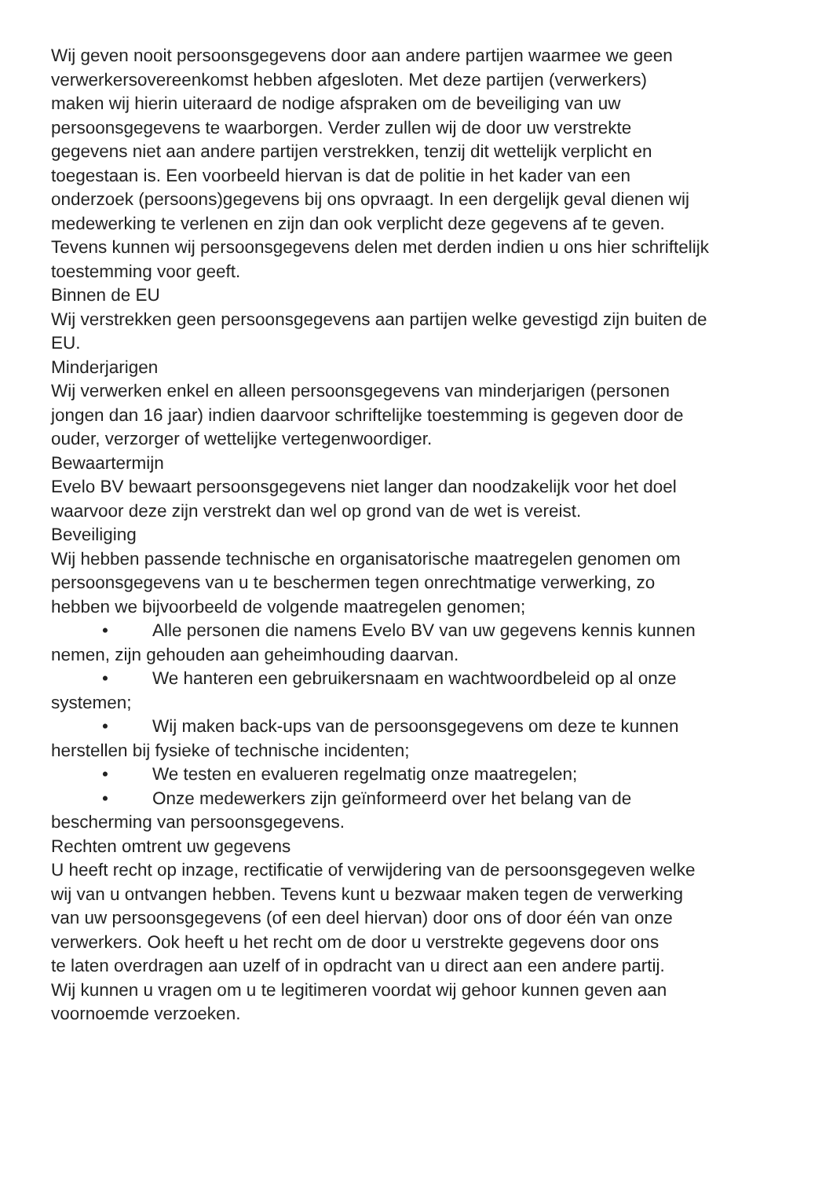Wij geven nooit persoonsgegevens door aan andere partijen waarmee we geen
verwerkersovereenkomst hebben afgesloten. Met deze partijen (verwerkers)
maken wij hierin uiteraard de nodige afspraken om de beveiliging van uw
persoonsgegevens te waarborgen. Verder zullen wij de door uw verstrekte
gegevens niet aan andere partijen verstrekken, tenzij dit wettelijk verplicht en
toegestaan is. Een voorbeeld hiervan is dat de politie in het kader van een
onderzoek (persoons)gegevens bij ons opvraagt. In een dergelijk geval dienen wij
medewerking te verlenen en zijn dan ook verplicht deze gegevens af te geven.
Tevens kunnen wij persoonsgegevens delen met derden indien u ons hier schriftelijk
toestemming voor geeft.
Binnen de EU
Wij verstrekken geen persoonsgegevens aan partijen welke gevestigd zijn buiten de
EU.
Minderjarigen
Wij verwerken enkel en alleen persoonsgegevens van minderjarigen (personen
jongen dan 16 jaar) indien daarvoor schriftelijke toestemming is gegeven door de
ouder, verzorger of wettelijke vertegenwoordiger.
Bewaartermijn
Evelo BV bewaart persoonsgegevens niet langer dan noodzakelijk voor het doel
waarvoor deze zijn verstrekt dan wel op grond van de wet is vereist.
Beveiliging
Wij hebben passende technische en organisatorische maatregelen genomen om
persoonsgegevens van u te beschermen tegen onrechtmatige verwerking, zo
hebben we bijvoorbeeld de volgende maatregelen genomen;
• Alle personen die namens Evelo BV van uw gegevens kennis kunnen
nemen, zijn gehouden aan geheimhouding daarvan.
• We hanteren een gebruikersnaam en wachtwoordbeleid op al onze
systemen;
• Wij maken back-ups van de persoonsgegevens om deze te kunnen
herstellen bij fysieke of technische incidenten;
• We testen en evalueren regelmatig onze maatregelen;
• Onze medewerkers zijn geïnformeerd over het belang van de
bescherming van persoonsgegevens.
Rechten omtrent uw gegevens
U heeft recht op inzage, rectificatie of verwijdering van de persoonsgegeven welke
wij van u ontvangen hebben. Tevens kunt u bezwaar maken tegen de verwerking
van uw persoonsgegevens (of een deel hiervan) door ons of door één van onze
verwerkers. Ook heeft u het recht om de door u verstrekte gegevens door ons
te laten overdragen aan uzelf of in opdracht van u direct aan een andere partij.
Wij kunnen u vragen om u te legitimeren voordat wij gehoor kunnen geven aan
voornoemde verzoeken.